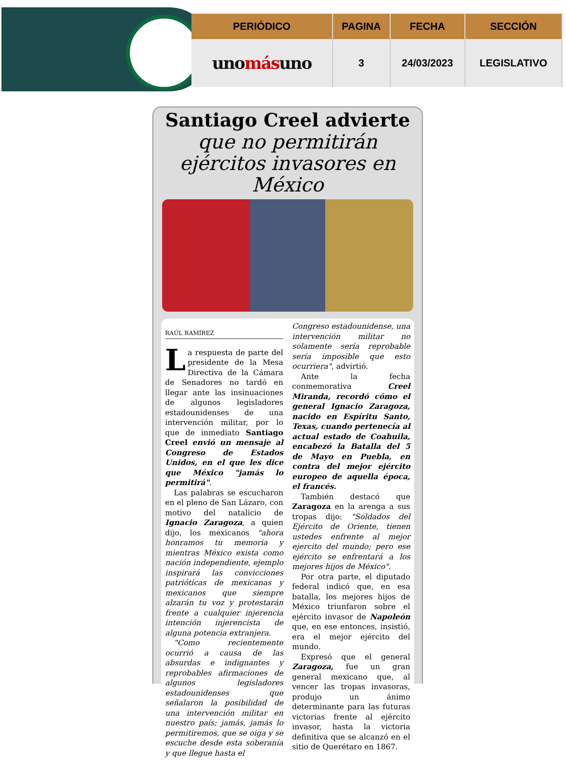| PERIÓDICO | PAGINA | FECHA | SECCIÓN |
| --- | --- | --- | --- |
| uno más uno | 3 | 24/03/2023 | LEGISLATIVO |
Santiago Creel advierte
que no permitirán ejércitos invasores en México
RAÚL RAMÍREZ
La respuesta de parte del presidente de la Mesa Directiva de la Cámara de Senadores no tardó en llegar ante las insinuaciones de algunos legisladores estadounidenses de una intervención militar, por lo que de inmediato Santiago Creel envió un mensaje al Congreso de Estados Unidos, en el que les dice que México "jamás lo permitirá".
Las palabras se escucharon en el pleno de San Lázaro, con motivo del natalicio de Ignacio Zaragoza, a quien dijo, los mexicanos "ahora honramos tu memoria y mientras México exista como nación independiente, ejemplo inspirará las convicciones patrióticas de mexicanas y mexicanos que siempre alzarán tu voz y protestarán frente a cualquier injerencia intención injerencista de alguna potencia extranjera.
"Como recientemente ocurrió a causa de las absurdas e indignantes y reprobables afirmaciones de algunos legisladores estadounidenses que señalaron la posibilidad de una intervención militar en nuestro país; jamás, jamás lo permitiremos, que se oiga y se escuche desde esta soberanía y que llegue hasta el
Congreso estadounidense, una intervención militar no solamente sería reprobable sería imposible que esto ocurriera", advirtió.
Ante la fecha conmemorativa Creel Miranda, recordó cómo el general Ignacio Zaragoza, nacido en Espíritu Santo, Texas, cuando pertenecía al actual estado de Coahuila, encabezó la Batalla del 5 de Mayo en Puebla, en contra del mejor ejército europeo de aquella época, el francés.
También destacó que Zaragoza en la arenga a sus tropas dijo: "Soldados del Ejército de Oriente, tienen ustedes enfrente al mejor ejercito del mundo; pero ese ejército se enfrentará a los mejores hijos de México".
Por otra parte, el diputado federal indicó que, en esa batalla, los mejores hijos de México triunfaron sobre el ejército invasor de Napoleón que, en ese entonces, insistió, era el mejor ejército del mundo.
Expresó que el general Zaragoza, fue un gran general mexicano que, al vencer las tropas invasoras, produjo un ánimo determinante para las futuras victorias frente al ejército invasor, hasta la victoria definitiva que se alcanzó en el sitio de Querétaro en 1867.